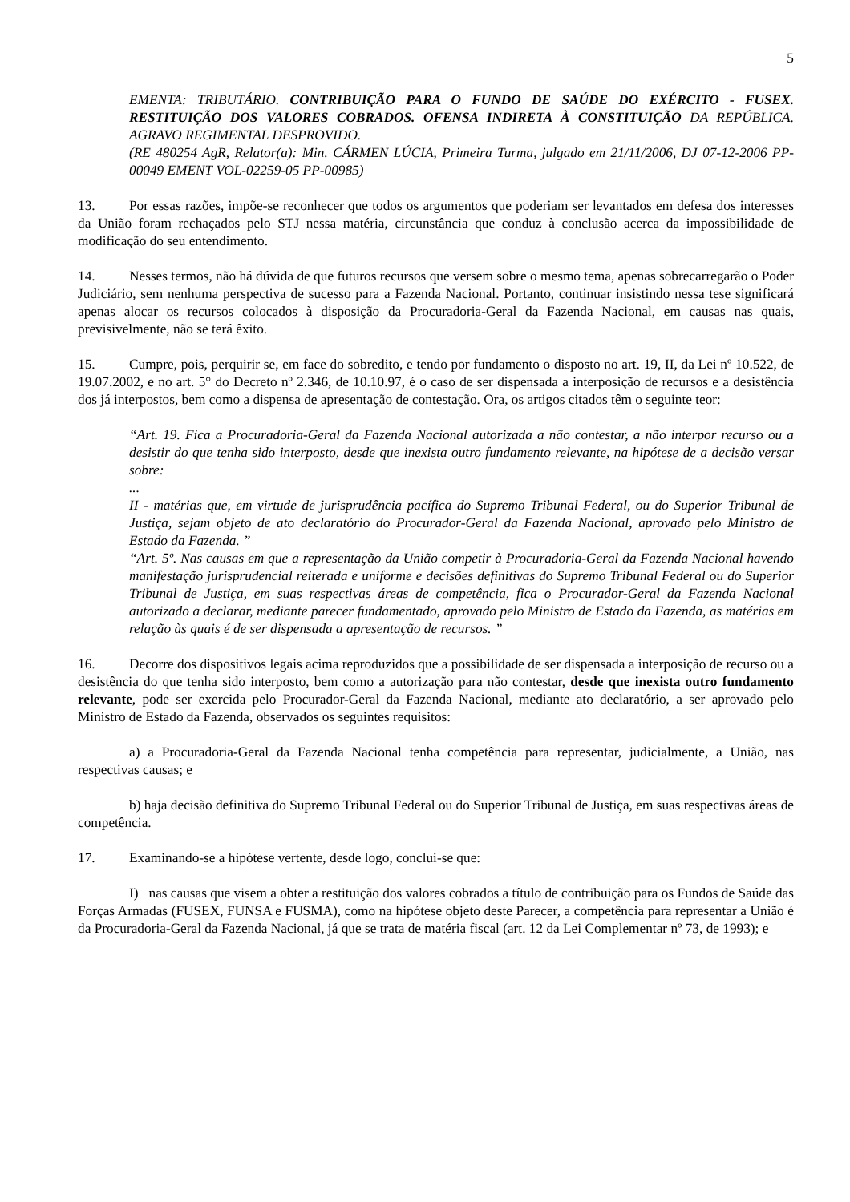5
EMENTA: TRIBUTÁRIO. CONTRIBUIÇÃO PARA O FUNDO DE SAÚDE DO EXÉRCITO - FUSEX. RESTITUIÇÃO DOS VALORES COBRADOS. OFENSA INDIRETA À CONSTITUIÇÃO DA REPÚBLICA. AGRAVO REGIMENTAL DESPROVIDO.
(RE 480254 AgR, Relator(a): Min. CÁRMEN LÚCIA, Primeira Turma, julgado em 21/11/2006, DJ 07-12-2006 PP-00049 EMENT VOL-02259-05 PP-00985)
13. Por essas razões, impõe-se reconhecer que todos os argumentos que poderiam ser levantados em defesa dos interesses da União foram rechaçados pelo STJ nessa matéria, circunstância que conduz à conclusão acerca da impossibilidade de modificação do seu entendimento.
14. Nesses termos, não há dúvida de que futuros recursos que versem sobre o mesmo tema, apenas sobrecarregarão o Poder Judiciário, sem nenhuma perspectiva de sucesso para a Fazenda Nacional. Portanto, continuar insistindo nessa tese significará apenas alocar os recursos colocados à disposição da Procuradoria-Geral da Fazenda Nacional, em causas nas quais, previsivelmente, não se terá êxito.
15. Cumpre, pois, perquirir se, em face do sobredito, e tendo por fundamento o disposto no art. 19, II, da Lei nº 10.522, de 19.07.2002, e no art. 5° do Decreto nº 2.346, de 10.10.97, é o caso de ser dispensada a interposição de recursos e a desistência dos já interpostos, bem como a dispensa de apresentação de contestação. Ora, os artigos citados têm o seguinte teor:
“Art. 19. Fica a Procuradoria-Geral da Fazenda Nacional autorizada a não contestar, a não interpor recurso ou a desistir do que tenha sido interposto, desde que inexista outro fundamento relevante, na hipótese de a decisão versar sobre:
...
II - matérias que, em virtude de jurisprudência pacífica do Supremo Tribunal Federal, ou do Superior Tribunal de Justiça, sejam objeto de ato declaratório do Procurador-Geral da Fazenda Nacional, aprovado pelo Ministro de Estado da Fazenda. ”
“Art. 5º. Nas causas em que a representação da União competir à Procuradoria-Geral da Fazenda Nacional havendo manifestação jurisprudencial reiterada e uniforme e decisões definitivas do Supremo Tribunal Federal ou do Superior Tribunal de Justiça, em suas respectivas áreas de competência, fica o Procurador-Geral da Fazenda Nacional autorizado a declarar, mediante parecer fundamentado, aprovado pelo Ministro de Estado da Fazenda, as matérias em relação às quais é de ser dispensada a apresentação de recursos. ”
16. Decorre dos dispositivos legais acima reproduzidos que a possibilidade de ser dispensada a interposição de recurso ou a desistência do que tenha sido interposto, bem como a autorização para não contestar, desde que inexista outro fundamento relevante, pode ser exercida pelo Procurador-Geral da Fazenda Nacional, mediante ato declaratório, a ser aprovado pelo Ministro de Estado da Fazenda, observados os seguintes requisitos:
a) a Procuradoria-Geral da Fazenda Nacional tenha competência para representar, judicialmente, a União, nas respectivas causas; e
b) haja decisão definitiva do Supremo Tribunal Federal ou do Superior Tribunal de Justiça, em suas respectivas áreas de competência.
17. Examinando-se a hipótese vertente, desde logo, conclui-se que:
I) nas causas que visem a obter a restituição dos valores cobrados a título de contribuição para os Fundos de Saúde das Forças Armadas (FUSEX, FUNSA e FUSMA), como na hipótese objeto deste Parecer, a competência para representar a União é da Procuradoria-Geral da Fazenda Nacional, já que se trata de matéria fiscal (art. 12 da Lei Complementar nº 73, de 1993); e